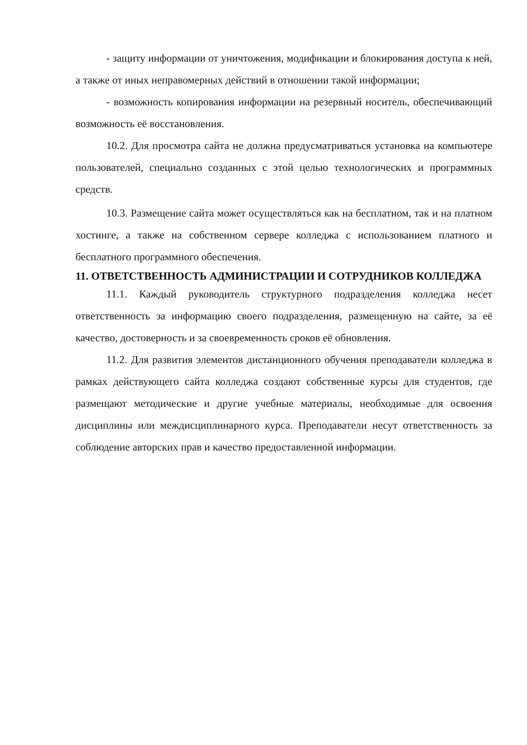- защиту информации от уничтожения, модификации и блокирования доступа к ней, а также от иных неправомерных действий в отношении такой информации;
- возможность копирования информации на резервный носитель, обеспечивающий возможность её восстановления.
10.2. Для просмотра сайта не должна предусматриваться установка на компьютере пользователей, специально созданных с этой целью технологических и программных средств.
10.3. Размещение сайта может осуществляться как на бесплатном, так и на платном хостинге, а также на собственном сервере колледжа с использованием платного и бесплатного программного обеспечения.
11. ОТВЕТСТВЕННОСТЬ АДМИНИСТРАЦИИ И СОТРУДНИКОВ КОЛЛЕДЖА
11.1. Каждый руководитель структурного подразделения колледжа несет ответственность за информацию своего подразделения, размещенную на сайте, за её качество, достоверность и за своевременность сроков её обновления.
11.2. Для развития элементов дистанционного обучения преподаватели колледжа в рамках действующего сайта колледжа создают собственные курсы для студентов, где размещают методические и другие учебные материалы, необходимые для освоения дисциплины или междисциплинарного курса. Преподаватели несут ответственность за соблюдение авторских прав и качество предоставленной информации.